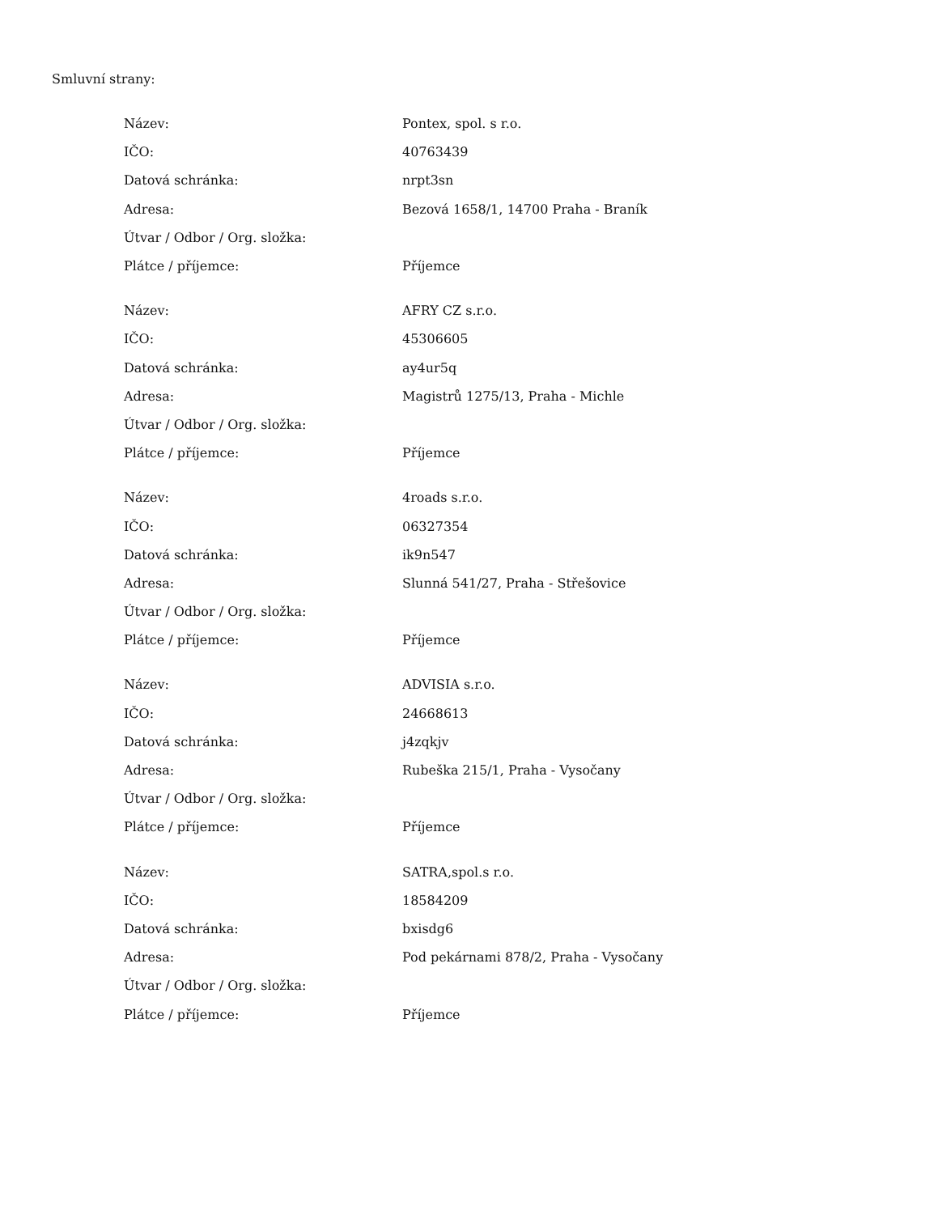Smluvní strany:
| Název: | Pontex, spol. s r.o. |
| IČO: | 40763439 |
| Datová schránka: | nrpt3sn |
| Adresa: | Bezová 1658/1, 14700 Praha - Braník |
| Útvar / Odbor / Org. složka: | |
| Plátce / příjemce: | Příjemce |
| Název: | AFRY CZ s.r.o. |
| IČO: | 45306605 |
| Datová schránka: | ay4ur5q |
| Adresa: | Magistrů 1275/13, Praha - Michle |
| Útvar / Odbor / Org. složka: | |
| Plátce / příjemce: | Příjemce |
| Název: | 4roads s.r.o. |
| IČO: | 06327354 |
| Datová schránka: | ik9n547 |
| Adresa: | Slunná 541/27, Praha - Střešovice |
| Útvar / Odbor / Org. složka: | |
| Plátce / příjemce: | Příjemce |
| Název: | ADVISIA s.r.o. |
| IČO: | 24668613 |
| Datová schránka: | j4zqkjv |
| Adresa: | Rubeška 215/1, Praha - Vysočany |
| Útvar / Odbor / Org. složka: | |
| Plátce / příjemce: | Příjemce |
| Název: | SATRA,spol.s r.o. |
| IČO: | 18584209 |
| Datová schránka: | bxisdg6 |
| Adresa: | Pod pekárnami 878/2, Praha - Vysočany |
| Útvar / Odbor / Org. složka: | |
| Plátce / příjemce: | Příjemce |